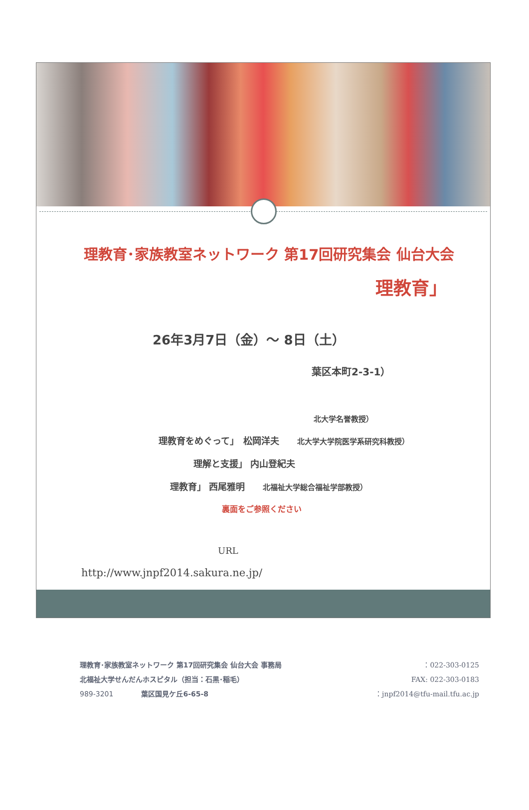理教育･家族教室ネットワーク 第17回研究集会 仙台大会
理教育」
26年3月7日（金）～ 8日（土）
葉区本町2-3-1）
北大学名誉教授）
理教育をめぐって」　松岡洋夫　　北大学大学院医学系研究科教授）
理解と支援」 内山登紀夫
理教育」 西尾雅明　　北福祉大学総合福祉学部教授）
裏面をご参照ください
URL
http://www.jnpf2014.sakura.ne.jp/
理教育･家族教室ネットワーク 第17回研究集会 仙台大会 事務局
北福祉大学せんだんホスピタル（担当：石黒･稲毛）
989-3201　　　　葉区国見ケ丘6-65-8
：022-303-0125
FAX: 022-303-0183
：jnpf2014@tfu-mail.tfu.ac.jp